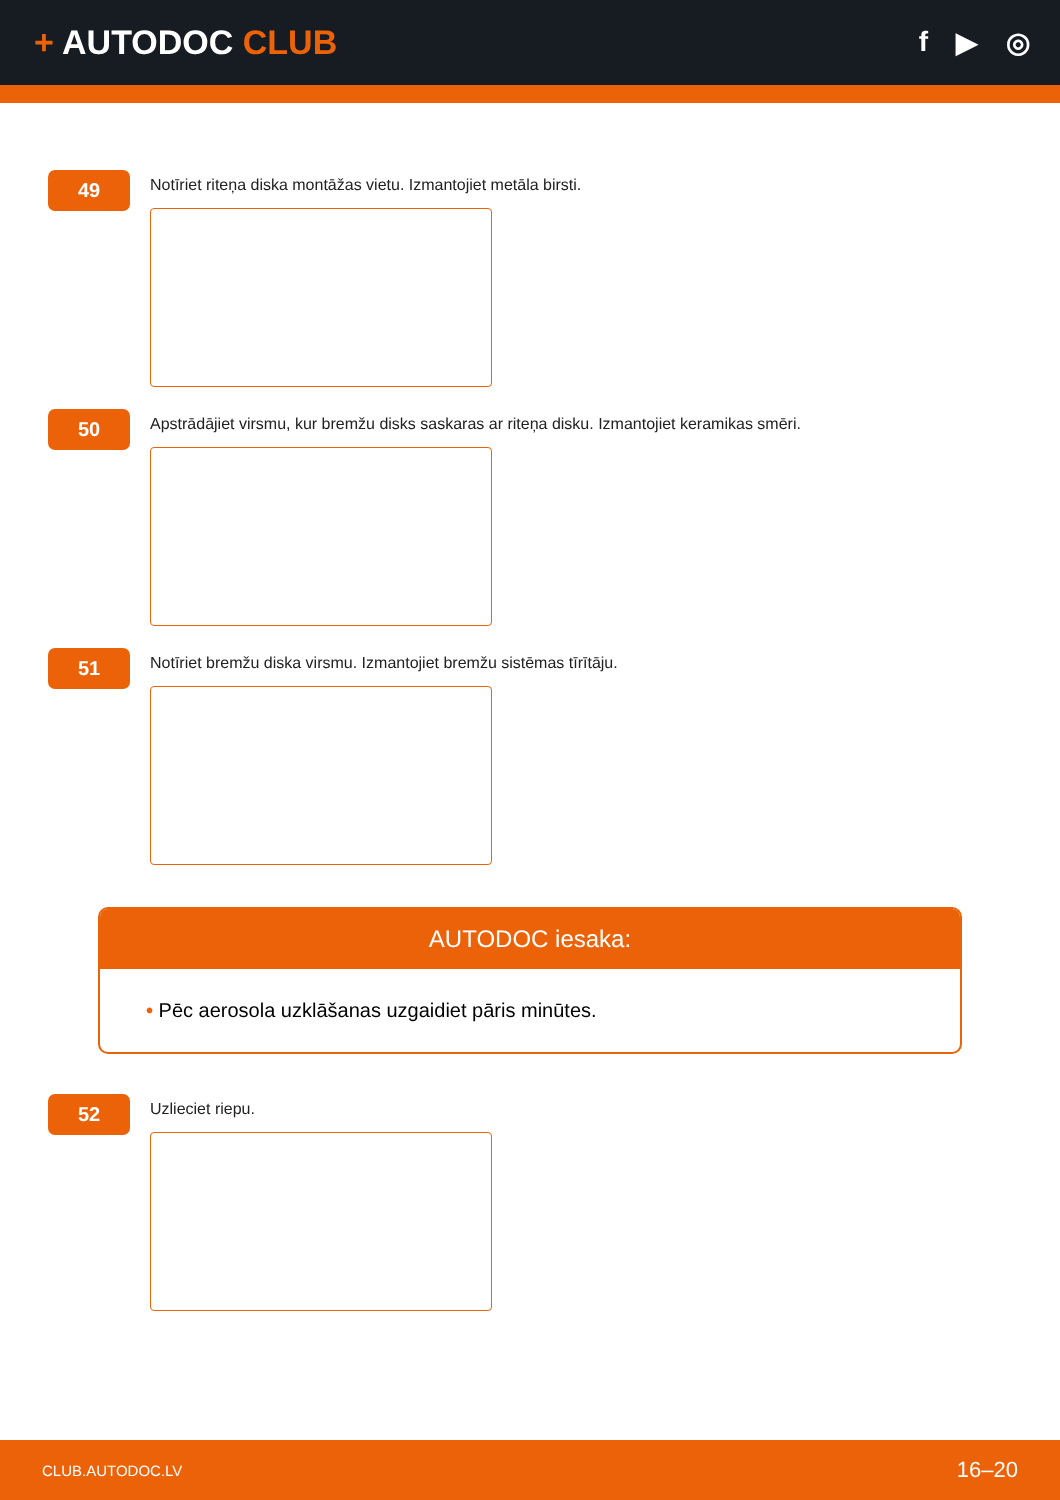+ AUTODOC CLUB
f ▶ ◎
49
Notīriet riteņa diska montāžas vietu. Izmantojiet metāla birsti.
50
Apstrādājiet virsmu, kur bremžu disks saskaras ar riteņa disku. Izmantojiet keramikas smēri.
51
Notīriet bremžu diska virsmu. Izmantojiet bremžu sistēmas tīrītāju.
AUTODOC iesaka:
• Pēc aerosola uzklāšanas uzgaidiet pāris minūtes.
52
Uzlieciet riepu.
CLUB.AUTODOC.LV 16–20